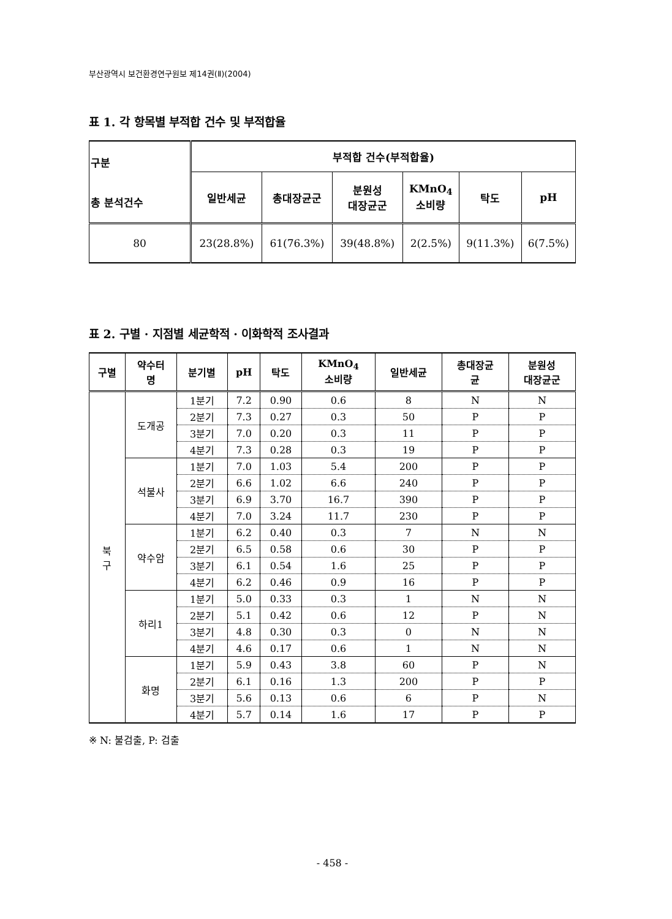부산광역시 보건환경연구원보 제14권(Ⅱ)(2004)
표 1. 각 항목별 부적합 건수 및 부적합율
| 구분 총 분석건수 | 부적합 건수(부적합율) | | | | | |
| --- | --- | --- | --- | --- | --- | --- |
| | 일반세균 | 총대장균군 | 분원성 대장균군 | KMnO<sub>4</sub> 소비량 | 탁도 | pH |
| 80 | 23(28.8%) | 61(76.3%) | 39(48.8%) | 2(2.5%) | 9(11.3%) | 6(7.5%) |
표 2. 구별 · 지점별 세균학적 · 이화학적 조사결과
| 구별 | 약수터 명 | 분기별 | pH | 탁도 | KMnO<sub>4</sub> 소비량 | 일반세균 | 총대장균 균 | 분원성 대장균군 |
| --- | --- | --- | --- | --- | --- | --- | --- | --- |
| 북 구 | 도개공 | 1분기 | 7.2 | 0.90 | 0.6 | 8 | N | N |
| | | 2분기 | 7.3 | 0.27 | 0.3 | 50 | P | P |
| | | 3분기 | 7.0 | 0.20 | 0.3 | 11 | P | P |
| | | 4분기 | 7.3 | 0.28 | 0.3 | 19 | P | P |
| | 석불사 | 1분기 | 7.0 | 1.03 | 5.4 | 200 | P | P |
| | | 2분기 | 6.6 | 1.02 | 6.6 | 240 | P | P |
| | | 3분기 | 6.9 | 3.70 | 16.7 | 390 | P | P |
| | | 4분기 | 7.0 | 3.24 | 11.7 | 230 | P | P |
| | 약수암 | 1분기 | 6.2 | 0.40 | 0.3 | 7 | N | N |
| | | 2분기 | 6.5 | 0.58 | 0.6 | 30 | P | P |
| | | 3분기 | 6.1 | 0.54 | 1.6 | 25 | P | P |
| | | 4분기 | 6.2 | 0.46 | 0.9 | 16 | P | P |
| | 하리1 | 1분기 | 5.0 | 0.33 | 0.3 | 1 | N | N |
| | | 2분기 | 5.1 | 0.42 | 0.6 | 12 | P | N |
| | | 3분기 | 4.8 | 0.30 | 0.3 | 0 | N | N |
| | | 4분기 | 4.6 | 0.17 | 0.6 | 1 | N | N |
| | 화명 | 1분기 | 5.9 | 0.43 | 3.8 | 60 | P | N |
| | | 2분기 | 6.1 | 0.16 | 1.3 | 200 | P | P |
| | | 3분기 | 5.6 | 0.13 | 0.6 | 6 | P | N |
| | | 4분기 | 5.7 | 0.14 | 1.6 | 17 | P | P |
※ N: 불검출, P: 검출
- 458 -